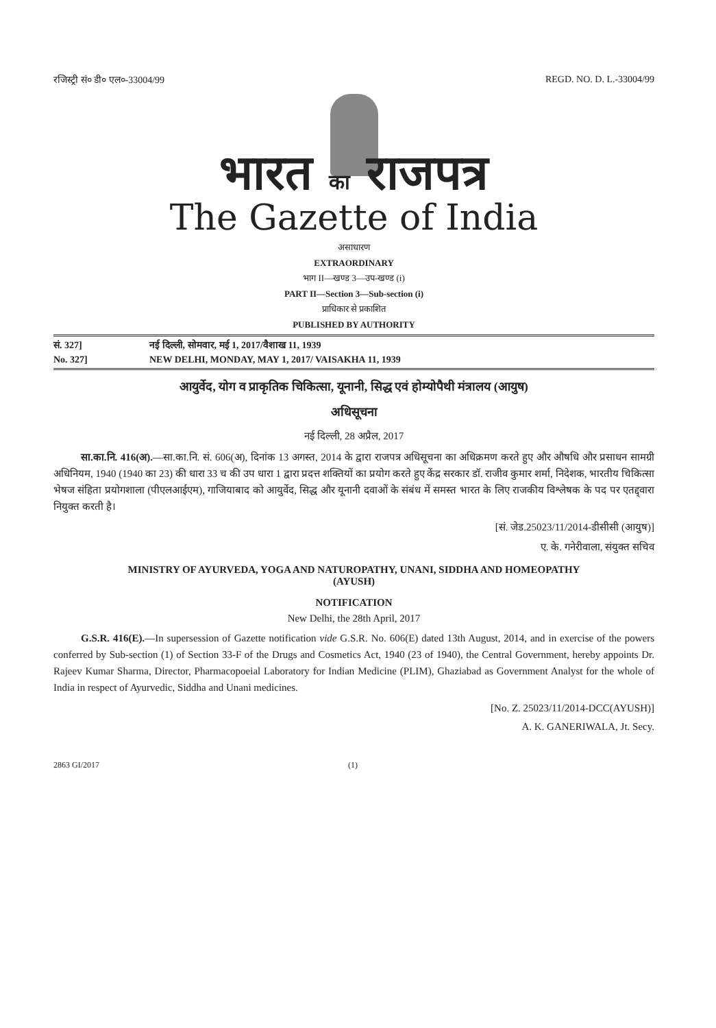रजिस्ट्री सं० डी० एल०-33004/99 REGD. NO. D. L.-33004/99
भारत का राजपत्र
The Gazette of India
असाधारण
EXTRAORDINARY
भाग II—खण्ड 3—उप-खण्ड (i)
PART II—Section 3—Sub-section (i)
प्राधिकार से प्रकाशित
PUBLISHED BY AUTHORITY
सं. 327] नई दिल्ली, सोमवार, मई 1, 2017/वैशाख 11, 1939
No. 327] NEW DELHI, MONDAY, MAY 1, 2017/ VAISAKHA 11, 1939
आयुर्वेद, योग व प्राकृतिक चिकित्सा, यूनानी, सिद्ध एवं होम्योपैथी मंत्रालय (आयुष)
अधिसूचना
नई दिल्ली, 28 अप्रैल, 2017
सा.का.नि. 416(अ).—सा.का.नि. सं. 606(अ), दिनांक 13 अगस्त, 2014 के द्वारा राजपत्र अधिसूचना का अधिक्रमण करते हुए और औषधि और प्रसाधन सामग्री अधिनियम, 1940 (1940 का 23) की धारा 33 च की उप धारा 1 द्वारा प्रदत्त शक्तियों का प्रयोग करते हुए केंद्र सरकार डॉ. राजीव कुमार शर्मा, निदेशक, भारतीय चिकित्सा भेषज संहिता प्रयोगशाला (पीएलआईएम), गाजियाबाद को आयुर्वेद, सिद्ध और यूनानी दवाओं के संबंध में समस्त भारत के लिए राजकीय विश्लेषक के पद पर एतद्द्वारा नियुक्त करती है।
[सं. जेड.25023/11/2014-डीसीसी (आयुष)]
ए. के. गनेरीवाला, संयुक्त सचिव
MINISTRY OF AYURVEDA, YOGA AND NATUROPATHY, UNANI, SIDDHA AND HOMEOPATHY
(AYUSH)
NOTIFICATION
New Delhi, the 28th April, 2017
G.S.R. 416(E).—In supersession of Gazette notification vide G.S.R. No. 606(E) dated 13th August, 2014, and in exercise of the powers conferred by Sub-section (1) of Section 33-F of the Drugs and Cosmetics Act, 1940 (23 of 1940), the Central Government, hereby appoints Dr. Rajeev Kumar Sharma, Director, Pharmacopoeial Laboratory for Indian Medicine (PLIM), Ghaziabad as Government Analyst for the whole of India in respect of Ayurvedic, Siddha and Unani medicines.
[No. Z. 25023/11/2014-DCC(AYUSH)]
A. K. GANERIWALA, Jt. Secy.
2863 GI/2017 (1)